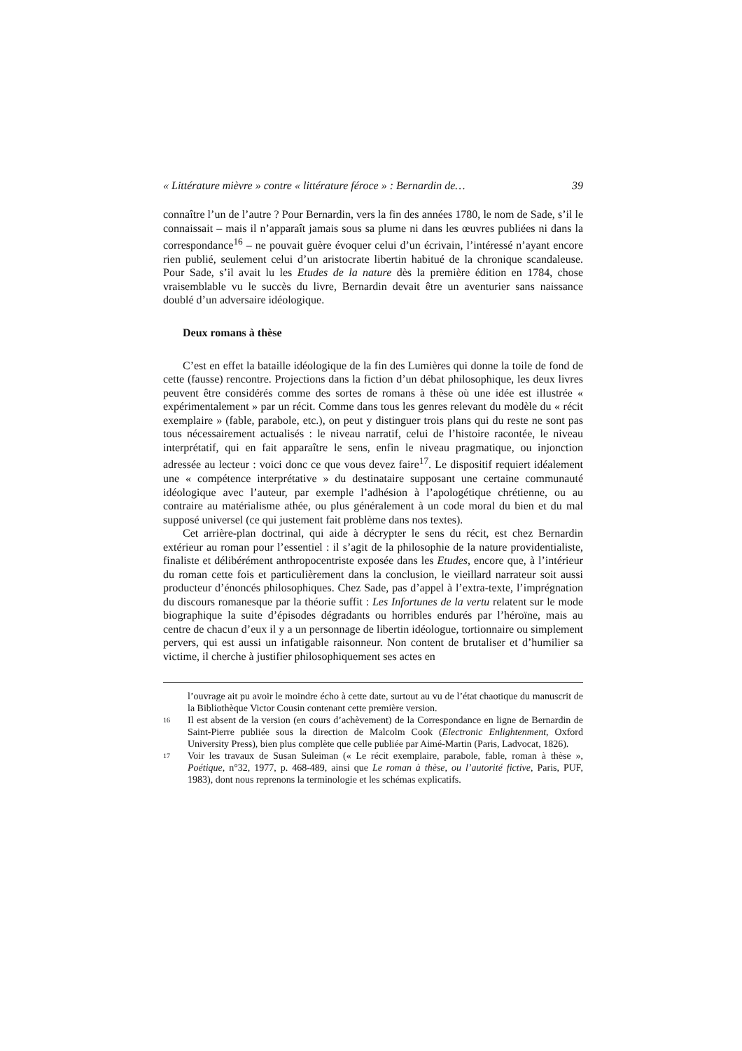« Littérature mièvre » contre « littérature féroce » : Bernardin de… 39
connaître l’un de l’autre ? Pour Bernardin, vers la fin des années 1780, le nom de Sade, s’il le connaissait – mais il n’apparaît jamais sous sa plume ni dans les œuvres publiées ni dans la correspondance<sup>16</sup> – ne pouvait guère évoquer celui d’un écrivain, l’intéressé n’ayant encore rien publié, seulement celui d’un aristocrate libertin habitué de la chronique scandaleuse. Pour Sade, s’il avait lu les Etudes de la nature dès la première édition en 1784, chose vraisemblable vu le succès du livre, Bernardin devait être un aventurier sans naissance doublé d’un adversaire idéologique.
Deux romans à thèse
C’est en effet la bataille idéologique de la fin des Lumières qui donne la toile de fond de cette (fausse) rencontre. Projections dans la fiction d’un débat philosophique, les deux livres peuvent être considérés comme des sortes de romans à thèse où une idée est illustrée « expérimentalement » par un récit. Comme dans tous les genres relevant du modèle du « récit exemplaire » (fable, parabole, etc.), on peut y distinguer trois plans qui du reste ne sont pas tous nécessairement actualisés : le niveau narratif, celui de l’histoire racontée, le niveau interprétatif, qui en fait apparaître le sens, enfin le niveau pragmatique, ou injonction adressée au lecteur : voici donc ce que vous devez faire<sup>17</sup>. Le dispositif requiert idéalement une « compétence interprétative » du destinataire supposant une certaine communauté idéologique avec l’auteur, par exemple l’adhésion à l’apologétique chrétienne, ou au contraire au matérialisme athée, ou plus généralement à un code moral du bien et du mal supposé universel (ce qui justement fait problème dans nos textes).
Cet arrière-plan doctrinal, qui aide à décrypter le sens du récit, est chez Bernardin extérieur au roman pour l’essentiel : il s’agit de la philosophie de la nature providentialiste, finaliste et délibérément anthropocentriste exposée dans les Etudes, encore que, à l’intérieur du roman cette fois et particulièrement dans la conclusion, le vieillard narrateur soit aussi producteur d’énoncés philosophiques. Chez Sade, pas d’appel à l’extra-texte, l’imprégnation du discours romanesque par la théorie suffit : Les Infortunes de la vertu relatent sur le mode biographique la suite d’épisodes dégradants ou horribles endurés par l’héroïne, mais au centre de chacun d’eux il y a un personnage de libertin idéologue, tortionnaire ou simplement pervers, qui est aussi un infatigable raisonneur. Non content de brutaliser et d’humilier sa victime, il cherche à justifier philosophiquement ses actes en
l’ouvrage ait pu avoir le moindre écho à cette date, surtout au vu de l’état chaotique du manuscrit de la Bibliothèque Victor Cousin contenant cette première version.
16 Il est absent de la version (en cours d’achèvement) de la Correspondance en ligne de Bernardin de Saint-Pierre publiée sous la direction de Malcolm Cook (Electronic Enlightenment, Oxford University Press), bien plus complète que celle publiée par Aimé-Martin (Paris, Ladvocat, 1826).
17 Voir les travaux de Susan Suleiman (« Le récit exemplaire, parabole, fable, roman à thèse », Poétique, n°32, 1977, p. 468-489, ainsi que Le roman à thèse, ou l’autorité fictive, Paris, PUF, 1983), dont nous reprenons la terminologie et les schémas explicatifs.